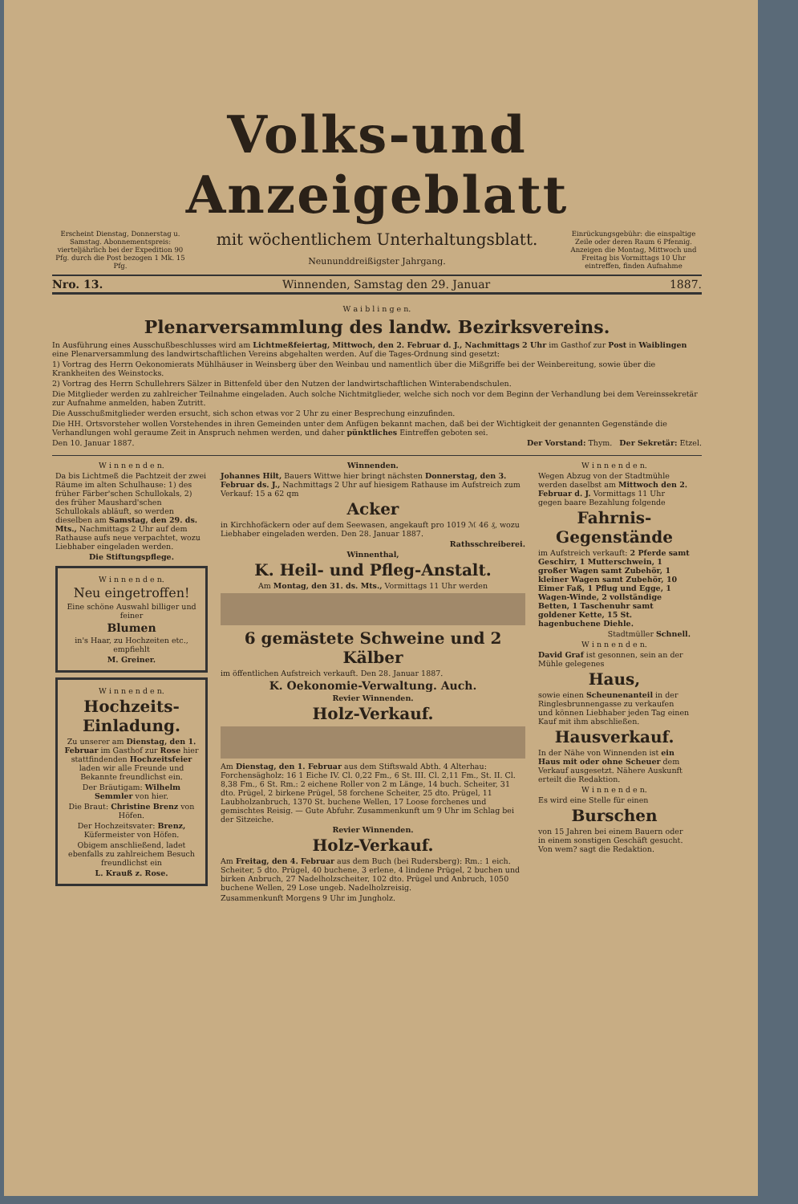Volks-und Anzeigeblatt
Erscheint Dienstag, Donnerstag u. Samstag. Abonnementspreis: vierteljährlich bei der Expedition 90 Pfg. durch die Post bezogen 1 Mk. 15 Pfg.
mit wöchentlichem Unterhaltungsblatt.
Neununddreißigster Jahrgang.
Einrückungsgebühr: die einspaltige Zeile oder deren Raum 6 Pfennig. Anzeigen die Montag, Mittwoch und Freitag bis Vormittags 10 Uhr eintreffen, finden Aufnahme
Nro. 13. Winnenden, Samstag den 29. Januar 1887.
W a i b l i n g e n.
Plenarversammlung des landw. Bezirksvereins.
In Ausführung eines Ausschußbeschlusses wird am Lichtmeßfeiertag, Mittwoch, den 2. Februar d. J., Nachmittags 2 Uhr im Gasthof zur Post in Waiblingen eine Plenarversammlung des landwirtschaftlichen Vereins abgehalten werden. Auf die Tages-Ordnung sind gesetzt:
1) Vortrag des Herrn Oekonomierats Mühlhäuser in Weinsberg über den Weinbau und namentlich über die Mißgriffe bei der Weinbereitung, sowie über die Krankheiten des Weinstocks.
2) Vortrag des Herrn Schullehrers Sälzer in Bittenfeld über den Nutzen der landwirtschaftlichen Winterabendschulen.
Die Mitglieder werden zu zahlreicher Teilnahme eingeladen. Auch solche Nichtmitglieder, welche sich noch vor dem Beginn der Verhandlung bei dem Vereinssekretär zur Aufnahme anmelden, haben Zutritt.
Die Ausschußmitglieder werden ersucht, sich schon etwas vor 2 Uhr zu einer Besprechung einzufinden.
Die HH. Ortsvorsteher wollen Vorstehendes in ihren Gemeinden unter dem Anfügen bekannt machen, daß bei der Wichtigkeit der genannten Gegenstände die Verhandlungen wohl geraume Zeit in Anspruch nehmen werden, und daher pünktliches Eintreffen geboten sei.
Den 10. Januar 1887. Der Vorstand: Thym. Der Sekretär: Etzel.
W i n n e n d e n.
Da bis Lichtmeß die Pachtzeit der zwei Räume im alten Schulhause: 1) des früher Färber'schen Schullokals, 2) des früher Maushard'schen Schullokals abläuft, so werden dieselben am Samstag, den 29. ds. Mts., Nachmittags 2 Uhr auf dem Rathause aufs neue verpachtet, wozu Liebhaber eingeladen werden.
Die Stiftungspflege.
W i n n e n d e n.
Neu eingetroffen!
Eine schöne Auswahl billiger und feiner
Blumen
in's Haar, zu Hochzeiten etc., empfiehlt
M. Greiner.
W i n n e n d e n.
Hochzeits-Einladung.
Zu unserer am Dienstag, den 1. Februar im Gasthof zur Rose hier stattfindenden Hochzeitsfeier laden wir alle Freunde und Bekannte freundlichst ein.
Der Bräutigam: Wilhelm Semmler von hier.
Die Braut: Christine Brenz von Höfen.
Der Hochzeitsvater: Brenz, Küfermeister von Höfen.
Obigem anschließend, ladet ebenfalls zu zahlreichem Besuch freundlichst ein
L. Krauß z. Rose.
Winnenden.
Johannes Hilt, Bauers Wittwe hier bringt nächsten Donnerstag, den 3. Februar ds. J., Nachmittags 2 Uhr auf hiesigem Rathause im Aufstreich zum Verkauf: 15 a 62 qm
Acker
in Kirchhofäckern oder auf dem Seewasen, angekauft pro 1019 ℳ 46 ₰, wozu Liebhaber eingeladen werden. Den 28. Januar 1887.
Rathsschreiberei.
Winnenthal,
K. Heil- und Pfleg-Anstalt.
Am Montag, den 31. ds. Mts., Vormittags 11 Uhr werden
6 gemästete Schweine und 2 Kälber
im öffentlichen Aufstreich verkauft. Den 28. Januar 1887.
K. Oekonomie-Verwaltung. Auch.
Revier Winnenden.
Holz-Verkauf.
Am Dienstag, den 1. Februar aus dem Stiftswald Abth. 4 Alterhau: Forchensägholz: 16 1 Eiche IV. Cl. 0,22 Fm., 6 St. III. Cl. 2,11 Fm., St. II. Cl. 8,38 Fm., 6 St. Rm.: 2 eichene Roller von 2 m Länge, 14 buch. Scheiter, 31 dto. Prügel, 2 birkene Prügel, 58 forchene Scheiter, 25 dto. Prügel, 11 Laubholzanbruch, 1370 St. buchene Wellen, 17 Loose forchenes und gemischtes Reisig. — Gute Abfuhr. Zusammenkunft um 9 Uhr im Schlag bei der Sitzeiche.
Revier Winnenden.
Holz-Verkauf.
Am Freitag, den 4. Februar aus dem Buch (bei Rudersberg): Rm.: 1 eich. Scheiter, 5 dto. Prügel, 40 buchene, 3 erlene, 4 lindene Prügel, 2 buchen und birken Anbruch, 27 Nadelholzscheiter, 102 dto. Prügel und Anbruch, 1050 buchene Wellen, 29 Lose ungeb. Nadelholzreisig.
Zusammenkunft Morgens 9 Uhr im Jungholz.
W i n n e n d e n.
Wegen Abzug von der Stadtmühle werden daselbst am Mittwoch den 2. Februar d. J. Vormittags 11 Uhr gegen baare Bezahlung folgende
Fahrnis-Gegenstände
im Aufstreich verkauft: 2 Pferde samt Geschirr, 1 Mutterschwein, 1 großer Wagen samt Zubehör, 1 kleiner Wagen samt Zubehör, 10 Eimer Faß, 1 Pflug und Egge, 1 Wagen-Winde, 2 vollständige Betten, 1 Taschenuhr samt goldener Kette, 15 St. hagenbuchene Diehle.
Stadtmüller Schnell.
W i n n e n d e n.
David Graf ist gesonnen, sein an der Mühle gelegenes
Haus,
sowie einen Scheunenanteil in der Ringlesbrunnengasse zu verkaufen und können Liebhaber jeden Tag einen Kauf mit ihm abschließen.
Hausverkauf.
In der Nähe von Winnenden ist ein Haus mit oder ohne Scheuer dem Verkauf ausgesetzt. Nähere Auskunft erteilt die Redaktion.
W i n n e n d e n.
Es wird eine Stelle für einen
Burschen
von 15 Jahren bei einem Bauern oder in einem sonstigen Geschäft gesucht. Von wem? sagt die Redaktion.